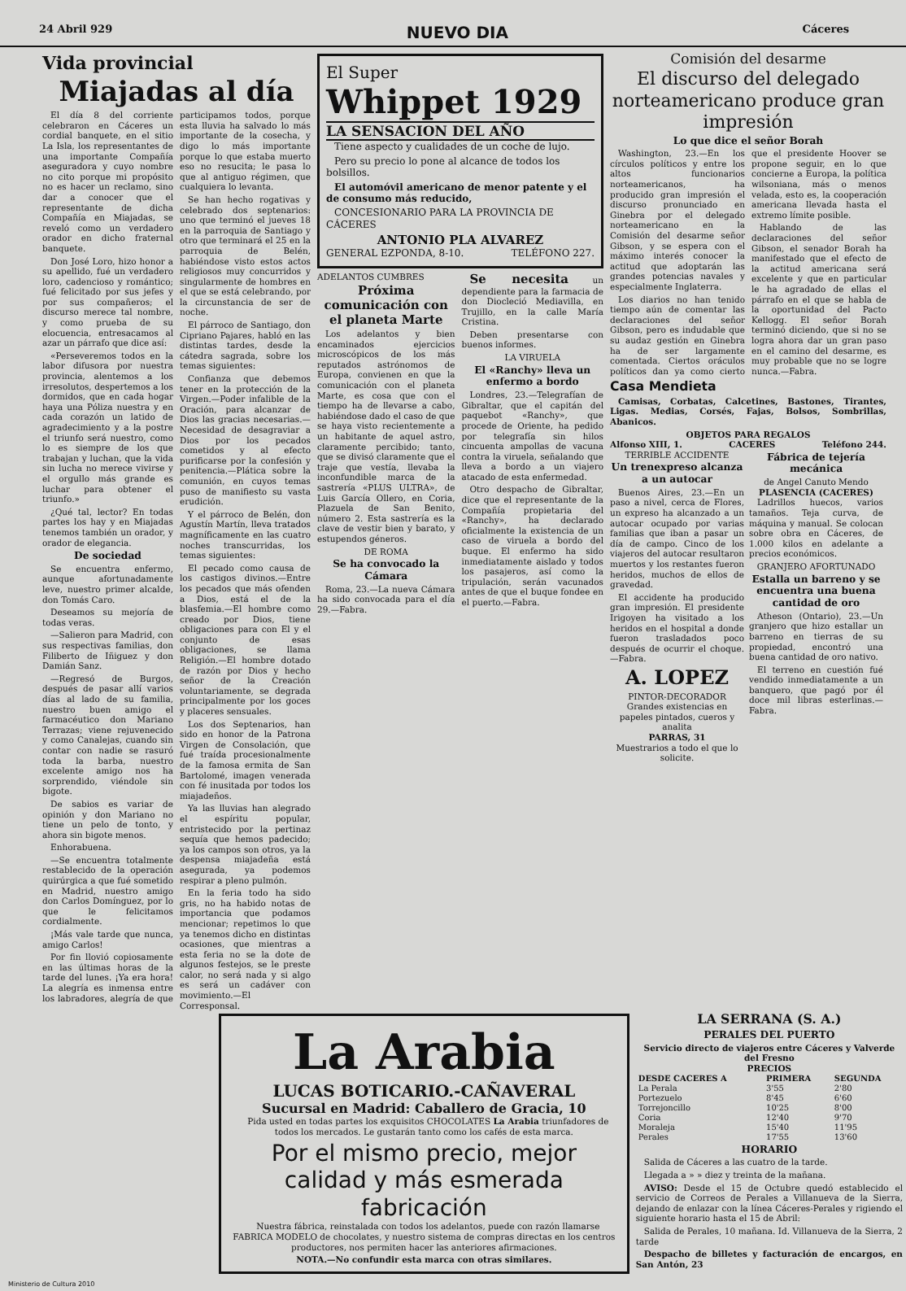24 Abril 929 NUEVO DIA Cáceres
Vida provincial
Miajadas al día
El día 8 del corriente celebraron en Cáceres un cordial banquete, en el sitio La Isla, los representantes de una importante Compañía aseguradora y cuyo nombre no cito porque mi propósito no es hacer un reclamo, sino dar a conocer que el representante de dicha Compañía en Miajadas, se reveló como un verdadero orador en dicho fraternal banquete.
Don José Loro, hizo honor a su apellido, fué un verdadero loro, cadencioso y romántico; fué felicitado por sus jefes y por sus compañeros; el discurso merece tal nombre, y como prueba de su elocuencia, entresacamos al azar un párrafo que dice así:
«Perseveremos todos en la labor difusora por nuestra provincia, alentemos a los irresolutos, despertemos a los dormidos, que en cada hogar haya una Póliza nuestra y en cada corazón un latido de agradecimiento y a la postre el triunfo será nuestro, como lo es siempre de los que trabajan y luchan, que la vida sin lucha no merece vivirse y el orgullo más grande es luchar para obtener el triunfo.»
¿Qué tal, lector? En todas partes los hay y en Miajadas tenemos también un orador, y orador de elegancia.
De sociedad
Se encuentra enfermo, aunque afortunadamente leve, nuestro primer alcalde, don Tomás Caro.
Deseamos su mejoría de todas veras.
—Salieron para Madrid, con sus respectivas familias, don Filiberto de Iñiguez y don Damián Sanz.
—Regresó de Burgos, después de pasar allí varios días al lado de su familia, nuestro buen amigo el farmacéutico don Mariano Terrazas; viene rejuvenecido y como Canalejas, cuando sin contar con nadie se rasuró toda la barba, nuestro excelente amigo nos ha sorprendido, viéndole sin bigote.
De sabios es variar de opinión y don Mariano no tiene un pelo de tonto, y ahora sin bigote menos.
Enhorabuena.
—Se encuentra totalmente restablecido de la operación quirúrgica a que fué sometido en Madrid, nuestro amigo don Carlos Domínguez, por lo que le felicitamos cordialmente.
¡Más vale tarde que nunca, amigo Carlos!
Por fin llovió copiosamente en las últimas horas de la tarde del lunes. ¡Ya era hora! La alegría es inmensa entre los labradores, alegría de que participamos todos, porque esta lluvia ha salvado lo más importante de la cosecha, y digo lo más importante porque lo que estaba muerto eso no resucita; le pasa lo que al antiguo régimen, que cualquiera lo levanta.
Se han hecho rogativas y celebrado dos septenarios: uno que terminó el jueves 18 en la parroquia de Santiago y otro que terminará el 25 en la parroquia de Belén, habiéndose visto estos actos religiosos muy concurridos y singularmente de hombres en el que se está celebrando, por la circunstancia de ser de noche.
El párroco de Santiago, don Cipriano Pajares, habló en las distintas tardes, desde la cátedra sagrada, sobre los temas siguientes:
Confianza que debemos tener en la protección de la Virgen.—Poder infalible de la Oración, para alcanzar de Dios las gracias necesarias.—Necesidad de desagraviar a Dios por los pecados cometidos y al efecto purificarse por la confesión y penitencia.—Plática sobre la comunión, en cuyos temas puso de manifiesto su vasta erudición.
Y el párroco de Belén, don Agustín Martín, lleva tratados magníficamente en las cuatro noches transcurridas, los temas siguientes:
El pecado como causa de los castigos divinos.—Entre los pecados que más ofenden a Dios, está el de la blasfemia.—El hombre como creado por Dios, tiene obligaciones para con El y el conjunto de esas obligaciones, se llama Religión.—El hombre dotado de razón por Dios y hecho señor de la Creación voluntariamente, se degrada principalmente por los goces y placeres sensuales.
Los dos Septenarios, han sido en honor de la Patrona Virgen de Consolación, que fué traída procesionalmente de la famosa ermita de San Bartolomé, imagen venerada con fé inusitada por todos los miajadeños.
Ya las lluvias han alegrado el espíritu popular, entristecido por la pertinaz sequía que hemos padecido; ya los campos son otros, ya la despensa miajadeña está asegurada, ya podemos respirar a pleno pulmón.
En la feria todo ha sido gris, no ha habido notas de importancia que podamos mencionar; repetimos lo que ya tenemos dicho en distintas ocasiones, que mientras a esta feria no se la dote de algunos festejos, se le preste calor, no será nada y si algo es será un cadáver con movimiento.—El Corresponsal.
El Super
Whippet 1929
LA SENSACION DEL AÑO
Tiene aspecto y cualidades de un coche de lujo.
Pero su precio lo pone al alcance de todos los bolsillos.
El automóvil americano de menor patente y el de consumo más reducido,
CONCESIONARIO PARA LA PROVINCIA DE CÁCERES
ANTONIO PLA ALVAREZ
GENERAL EZPONDA, 8-10. TELÉFONO 227.
ADELANTOS CUMBRES
Próxima comunicación con el planeta Marte
Los adelantos y bien encaminados ejercicios microscópicos de los más reputados astrónomos de Europa, convienen en que la comunicación con el planeta Marte, es cosa que con el tiempo ha de llevarse a cabo, habiéndose dado el caso de que se haya visto recientemente a un habitante de aquel astro, claramente percibido; tanto, que se divisó claramente que el traje que vestía, llevaba la inconfundible marca de la sastrería «PLUS ULTRA», de Luis García Ollero, en Coria, Plazuela de San Benito, número 2. Esta sastrería es la clave de vestir bien y barato, y estupendos géneros.
DE ROMA
Se ha convocado la Cámara
Roma, 23.—La nueva Cámara ha sido convocada para el día 29.—Fabra.
Se necesita un dependiente para la farmacia de don Diocleció Mediavilla, en Trujillo, en la calle María Cristina.
Deben presentarse con buenos informes.
LA VIRUELA
El «Ranchy» lleva un enfermo a bordo
Londres, 23.—Telegrafían de Gibraltar, que el capitán del paquebot «Ranchy», que procede de Oriente, ha pedido por telegrafía sin hilos cincuenta ampollas de vacuna contra la viruela, señalando que lleva a bordo a un viajero atacado de esta enfermedad.
Otro despacho de Gibraltar, dice que el representante de la Compañía propietaria del «Ranchy», ha declarado oficialmente la existencia de un caso de viruela a bordo del buque. El enfermo ha sido inmediatamente aislado y todos los pasajeros, así como la tripulación, serán vacunados antes de que el buque fondee en el puerto.—Fabra.
Comisión del desarme
El discurso del delegado norteamericano produce gran impresión
Lo que dice el señor Borah
Washington, 23.—En los círculos políticos y entre los altos funcionarios norteamericanos, ha producido gran impresión el discurso pronunciado en Ginebra por el delegado norteamericano en la Comisión del desarme señor Gibson, y se espera con el máximo interés conocer la actitud que adoptarán las grandes potencias navales y especialmente Inglaterra.
Los diarios no han tenido tiempo aún de comentar las declaraciones del señor Gibson, pero es indudable que su audaz gestión en Ginebra ha de ser largamente comentada. Ciertos oráculos políticos dan ya como cierto que el presidente Hoover se propone seguir, en lo que concierne a Europa, la política wilsoniana, más o menos velada, esto es, la cooperación americana llevada hasta el extremo límite posible.
Hablando de las declaraciones del señor Gibson, el senador Borah ha manifestado que el efecto de la actitud americana será excelente y que en particular le ha agradado de ellas el párrafo en el que se habla de la oportunidad del Pacto Kellogg. El señor Borah terminó diciendo, que si no se logra ahora dar un gran paso en el camino del desarme, es muy probable que no se logre nunca.—Fabra.
Casa Mendieta
Camisas, Corbatas, Calcetines, Bastones, Tirantes, Ligas. Medias, Corsés, Fajas, Bolsos, Sombrillas, Abanicos.
OBJETOS PARA REGALOS
Alfonso XIII, 1. CACERES Teléfono 244.
TERRIBLE ACCIDENTE
Un trenexpreso alcanza a un autocar
Buenos Aires, 23.—En un paso a nivel, cerca de Flores, un expreso ha alcanzado a un autocar ocupado por varias familias que iban a pasar un día de campo. Cinco de los viajeros del autocar resultaron muertos y los restantes fueron heridos, muchos de ellos de gravedad.
El accidente ha producido gran impresión. El presidente Irigoyen ha visitado a los heridos en el hospital a donde fueron trasladados poco después de ocurrir el choque.—Fabra.
A. LOPEZ
PINTOR-DECORADOR
Grandes existencias en papeles pintados, cueros y analita
PARRAS, 31
Muestrarios a todo el que lo solicite.
Fábrica de tejería mecánica
de Angel Canuto Mendo
PLASENCIA (CACERES)
Ladrillos huecos, varios tamaños. Teja curva, de máquina y manual. Se colocan sobre obra en Cáceres, de 1.000 kilos en adelante a precios económicos.
GRANJERO AFORTUNADO
Estalla un barreno y se encuentra una buena cantidad de oro
Atheson (Ontario), 23.—Un granjero que hizo estallar un barreno en tierras de su propiedad, encontró una buena cantidad de oro nativo.
El terreno en cuestión fué vendido inmediatamente a un banquero, que pagó por él doce mil libras esterlinas.—Fabra.
La Arabia
LUCAS BOTICARIO.-CAÑAVERAL
Sucursal en Madrid: Caballero de Gracia, 10
Pida usted en todas partes los exquisitos CHOCOLATES La Arabia triunfadores de todos los mercados. Le gustarán tanto como los cafés de esta marca.
Por el mismo precio, mejor calidad y más esmerada fabricación
Nuestra fábrica, reinstalada con todos los adelantos, puede con razón llamarse FABRICA MODELO de chocolates, y nuestro sistema de compras directas en los centros productores, nos permiten hacer las anteriores afirmaciones.
NOTA.—No confundir esta marca con otras similares.
LA SERRANA (S. A.)
PERALES DEL PUERTO
Servicio directo de viajeros entre Cáceres y Valverde del Fresno
PRECIOS
| DESDE CACERES A | PRIMERA | SEGUNDA |
| --- | --- | --- |
| La Perala | 3'55 | 2'80 |
| Portezuelo | 8'45 | 6'60 |
| Torrejoncillo | 10'25 | 8'00 |
| Coria | 12'40 | 9'70 |
| Moraleja | 15'40 | 11'95 |
| Perales | 17'55 | 13'60 |
HORARIO
Salida de Cáceres a las cuatro de la tarde.
Llegada a » » diez y treinta de la mañana.
AVISO: Desde el 15 de Octubre quedó establecido el servicio de Correos de Perales a Villanueva de la Sierra, dejando de enlazar con la línea Cáceres-Perales y rigiendo el siguiente horario hasta el 15 de Abril:
Salida de Perales, 10 mañana. Id. Villanueva de la Sierra, 2 tarde
Despacho de billetes y facturación de encargos, en San Antón, 23
Ministerio de Cultura 2010